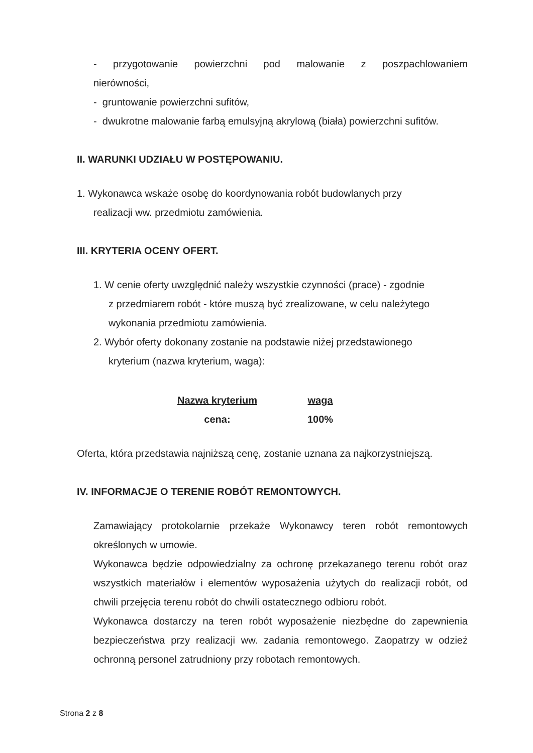- przygotowanie powierzchni pod malowanie z poszpachlowaniem nierówności,
- gruntowanie powierzchni sufitów,
- dwukrotne malowanie farbą emulsyjną akrylową (biała) powierzchni sufitów.
II. WARUNKI UDZIAŁU W POSTĘPOWANIU.
1. Wykonawca wskaże osobę do koordynowania robót budowlanych przy
realizacji ww. przedmiotu zamówienia.
III. KRYTERIA OCENY OFERT.
1. W cenie oferty uwzględnić należy wszystkie czynności (prace) - zgodnie
z przedmiarem robót - które muszą być zrealizowane, w celu należytego wykonania przedmiotu zamówienia.
2. Wybór oferty dokonany zostanie na podstawie niżej przedstawionego
kryterium (nazwa kryterium, waga):
| Nazwa kryterium | waga |
| --- | --- |
| cena: | 100% |
Oferta, która przedstawia najniższą cenę, zostanie uznana za najkorzystniejszą.
IV. INFORMACJE O TERENIE ROBÓT REMONTOWYCH.
Zamawiający protokolarnie przekaże Wykonawcy teren robót remontowych określonych w umowie.
Wykonawca będzie odpowiedzialny za ochronę przekazanego terenu robót oraz wszystkich materiałów i elementów wyposażenia użytych do realizacji robót, od chwili przejęcia terenu robót do chwili ostatecznego odbioru robót.
Wykonawca dostarczy na teren robót wyposażenie niezbędne do zapewnienia bezpieczeństwa przy realizacji ww. zadania remontowego. Zaopatrzy w odzież ochronną personel zatrudniony przy robotach remontowych.
Strona 2 z 8